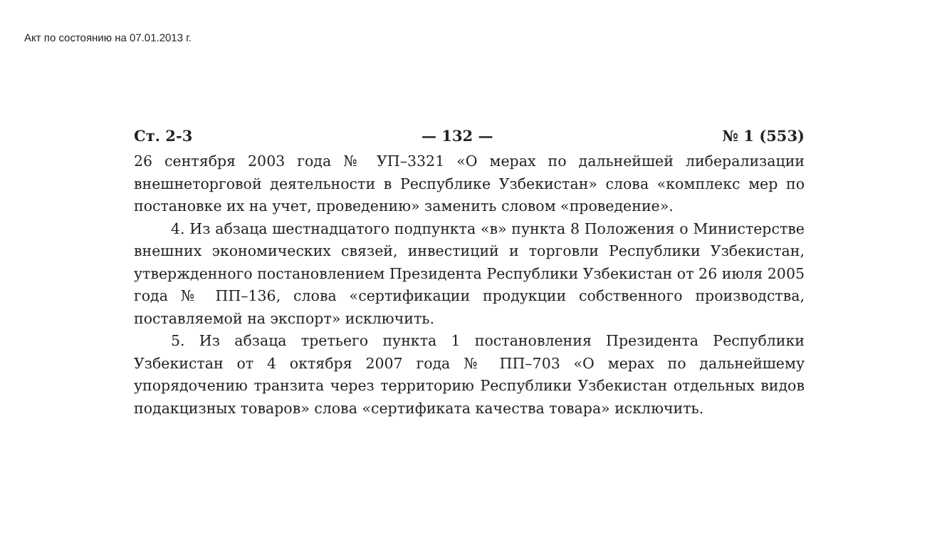Акт по состоянию на 07.01.2013 г.
Ст. 2-3 — 132 — № 1 (553)
26 сентября 2003 года № УП–3321 «О мерах по дальнейшей либерализации внешнеторговой деятельности в Республике Узбекистан» слова «комплекс мер по постановке их на учет, проведению» заменить словом «проведение».
4. Из абзаца шестнадцатого подпункта «в» пункта 8 Положения о Министерстве внешних экономических связей, инвестиций и торговли Республики Узбекистан, утвержденного постановлением Президента Республики Узбекистан от 26 июля 2005 года № ПП–136, слова «сертификации продукции собственного производства, поставляемой на экспорт» исключить.
5. Из абзаца третьего пункта 1 постановления Президента Республики Узбекистан от 4 октября 2007 года № ПП–703 «О мерах по дальнейшему упорядочению транзита через территорию Республики Узбекистан отдельных видов подакцизных товаров» слова «сертификата качества товара» исключить.